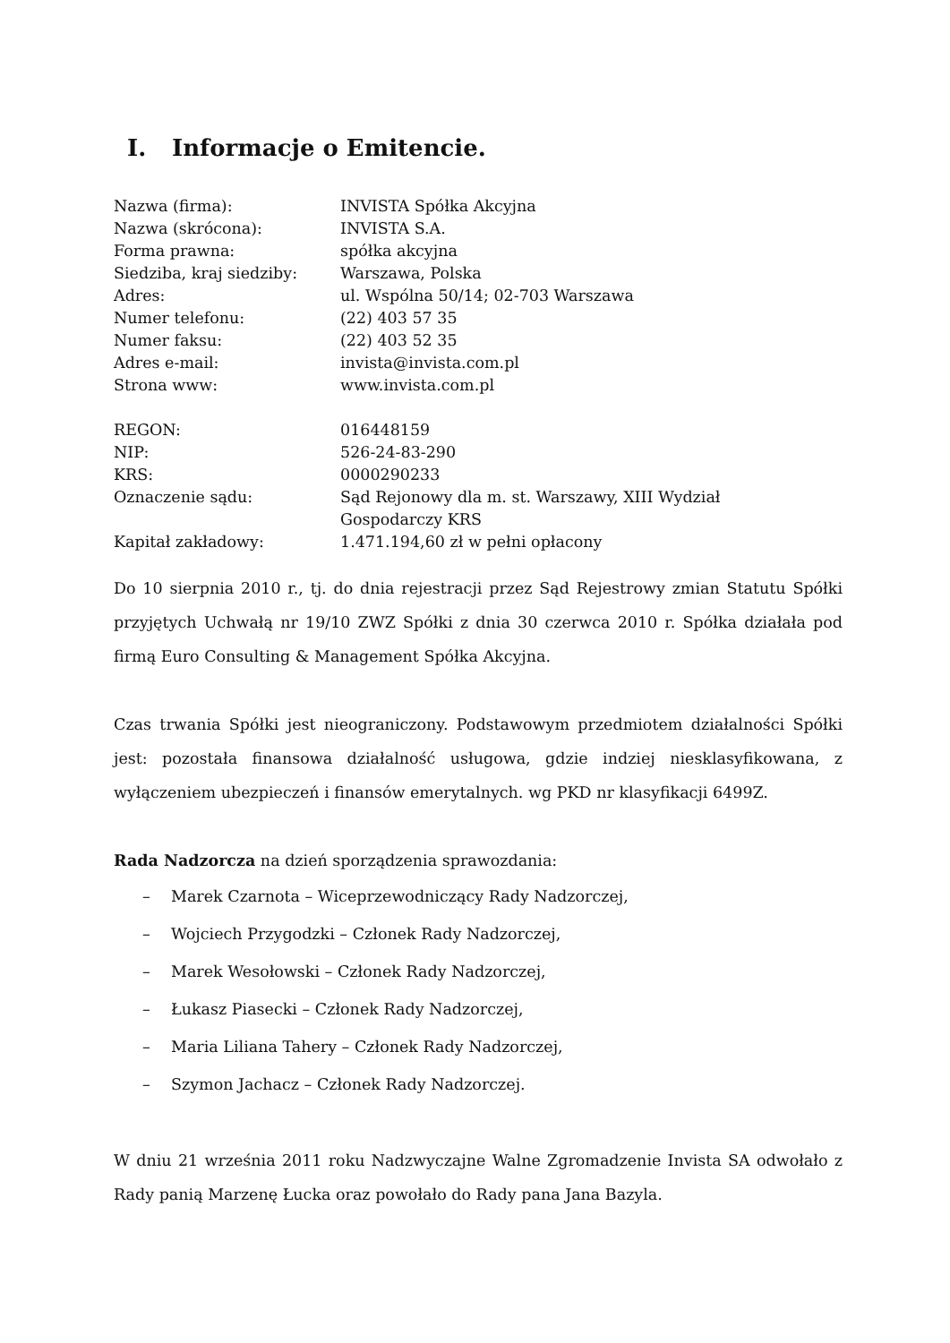I. Informacje o Emitencie.
| Nazwa (firma): | INVISTA Spółka Akcyjna |
| Nazwa (skrócona): | INVISTA S.A. |
| Forma prawna: | spółka akcyjna |
| Siedziba, kraj siedziby: | Warszawa, Polska |
| Adres: | ul. Wspólna 50/14; 02-703 Warszawa |
| Numer telefonu: | (22) 403 57 35 |
| Numer faksu: | (22) 403 52 35 |
| Adres e-mail: | invista@invista.com.pl |
| Strona www: | www.invista.com.pl |
| REGON: | 016448159 |
| NIP: | 526-24-83-290 |
| KRS: | 0000290233 |
| Oznaczenie sądu: | Sąd Rejonowy dla m. st. Warszawy, XIII Wydział Gospodarczy KRS |
| Kapitał zakładowy: | 1.471.194,60 zł w pełni opłacony |
Do 10 sierpnia 2010 r., tj. do dnia rejestracji przez Sąd Rejestrowy zmian Statutu Spółki przyjętych Uchwałą nr 19/10 ZWZ Spółki z dnia 30 czerwca 2010 r. Spółka działała pod firmą Euro Consulting & Management Spółka Akcyjna.
Czas trwania Spółki jest nieograniczony. Podstawowym przedmiotem działalności Spółki jest: pozostała finansowa działalność usługowa, gdzie indziej niesklasyfikowana, z wyłączeniem ubezpieczeń i finansów emerytalnych. wg PKD nr klasyfikacji 6499Z.
Rada Nadzorcza na dzień sporządzenia sprawozdania:
– Marek Czarnota – Wiceprzewodniczący Rady Nadzorczej,
– Wojciech Przygodzki – Członek Rady Nadzorczej,
– Marek Wesołowski – Członek Rady Nadzorczej,
– Łukasz Piasecki – Członek Rady Nadzorczej,
– Maria Liliana Tahery – Członek Rady Nadzorczej,
– Szymon Jachacz – Członek Rady Nadzorczej.
W dniu 21 września 2011 roku Nadzwyczajne Walne Zgromadzenie Invista SA odwołało z Rady panią Marzenę Łucka oraz powołało do Rady pana Jana Bazyla.